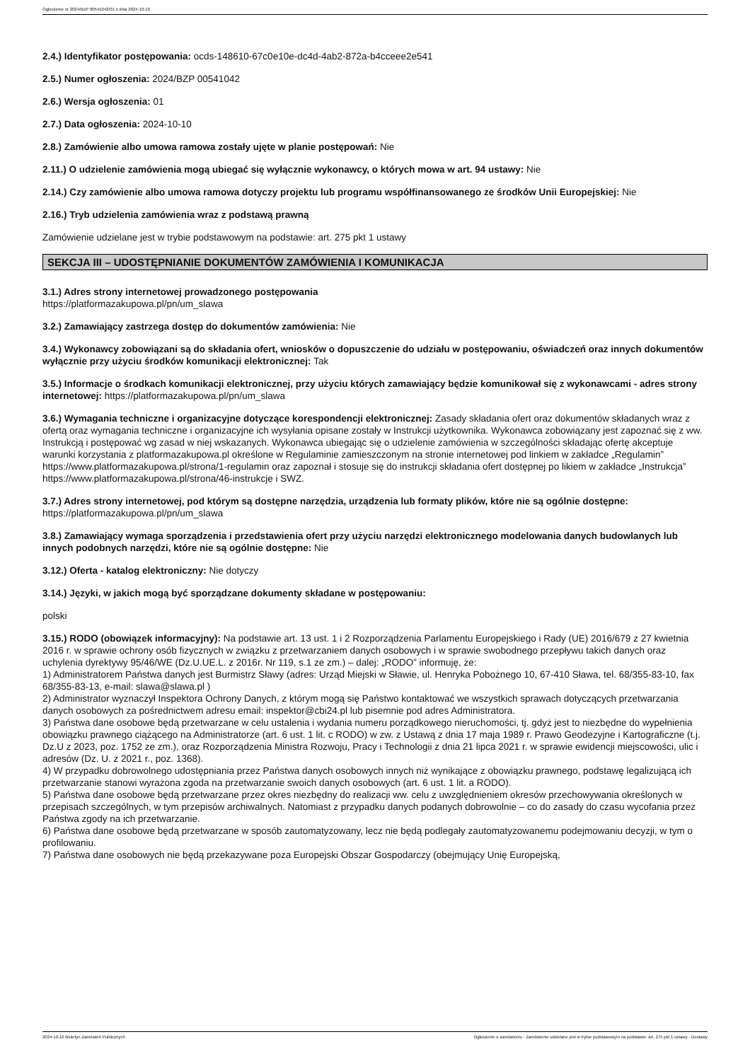Ogłoszenie nr 2024/BZP 00541042/01 z dnia 2024-10-10
2.4.) Identyfikator postępowania: ocds-148610-67c0e10e-dc4d-4ab2-872a-b4cceee2e541
2.5.) Numer ogłoszenia: 2024/BZP 00541042
2.6.) Wersja ogłoszenia: 01
2.7.) Data ogłoszenia: 2024-10-10
2.8.) Zamówienie albo umowa ramowa zostały ujęte w planie postępowań: Nie
2.11.) O udzielenie zamówienia mogą ubiegać się wyłącznie wykonawcy, o których mowa w art. 94 ustawy: Nie
2.14.) Czy zamówienie albo umowa ramowa dotyczy projektu lub programu współfinansowanego ze środków Unii Europejskiej: Nie
2.16.) Tryb udzielenia zamówienia wraz z podstawą prawną
Zamówienie udzielane jest w trybie podstawowym na podstawie: art. 275 pkt 1 ustawy
SEKCJA III – UDOSTĘPNIANIE DOKUMENTÓW ZAMÓWIENIA I KOMUNIKACJA
3.1.) Adres strony internetowej prowadzonego postępowania
https://platformazakupowa.pl/pn/um_slawa
3.2.) Zamawiający zastrzega dostęp do dokumentów zamówienia: Nie
3.4.) Wykonawcy zobowiązani są do składania ofert, wniosków o dopuszczenie do udziału w postępowaniu, oświadczeń oraz innych dokumentów wyłącznie przy użyciu środków komunikacji elektronicznej: Tak
3.5.) Informacje o środkach komunikacji elektronicznej, przy użyciu których zamawiający będzie komunikował się z wykonawcami - adres strony internetowej: https://platformazakupowa.pl/pn/um_slawa
3.6.) Wymagania techniczne i organizacyjne dotyczące korespondencji elektronicznej: Zasady składania ofert oraz dokumentów składanych wraz z ofertą oraz wymagania techniczne i organizacyjne ich wysyłania opisane zostały w Instrukcji użytkownika. Wykonawca zobowiązany jest zapoznać się z ww. Instrukcją i postępować wg zasad w niej wskazanych. Wykonawca ubiegając się o udzielenie zamówienia w szczególności składając ofertę akceptuje warunki korzystania z platformazakupowa.pl określone w Regulaminie zamieszczonym na stronie internetowej pod linkiem w zakładce „Regulamin” https://www.platformazakupowa.pl/strona/1-regulamin oraz zapoznał i stosuje się do instrukcji składania ofert dostępnej po likiem w zakładce „Instrukcja” https://www.platformazakupowa.pl/strona/46-instrukcje i SWZ.
3.7.) Adres strony internetowej, pod którym są dostępne narzędzia, urządzenia lub formaty plików, które nie są ogólnie dostępne: https://platformazakupowa.pl/pn/um_slawa
3.8.) Zamawiający wymaga sporządzenia i przedstawienia ofert przy użyciu narzędzi elektronicznego modelowania danych budowlanych lub innych podobnych narzędzi, które nie są ogólnie dostępne: Nie
3.12.) Oferta - katalog elektroniczny: Nie dotyczy
3.14.) Języki, w jakich mogą być sporządzane dokumenty składane w postępowaniu:
polski
3.15.) RODO (obowiązek informacyjny): Na podstawie art. 13 ust. 1 i 2 Rozporządzenia Parlamentu Europejskiego i Rady (UE) 2016/679 z 27 kwietnia 2016 r. w sprawie ochrony osób fizycznych w związku z przetwarzaniem danych osobowych i w sprawie swobodnego przepływu takich danych oraz uchylenia dyrektywy 95/46/WE (Dz.U.UE.L. z 2016r. Nr 119, s.1 ze zm.) – dalej: „RODO” informuję, że:
1) Administratorem Państwa danych jest Burmistrz Sławy (adres: Urząd Miejski w Sławie, ul. Henryka Pobożnego 10, 67-410 Sława, tel. 68/355-83-10, fax 68/355-83-13, e-mail: slawa@slawa.pl )
2) Administrator wyznaczył Inspektora Ochrony Danych, z którym mogą się Państwo kontaktować we wszystkich sprawach dotyczących przetwarzania danych osobowych za pośrednictwem adresu email: inspektor@cbi24.pl lub pisemnie pod adres Administratora.
3) Państwa dane osobowe będą przetwarzane w celu ustalenia i wydania numeru porządkowego nieruchomości, tj. gdyż jest to niezbędne do wypełnienia obowiązku prawnego ciążącego na Administratorze (art. 6 ust. 1 lit. c RODO) w zw. z Ustawą z dnia 17 maja 1989 r. Prawo Geodezyjne i Kartograficzne (t.j. Dz.U z 2023, poz. 1752 ze zm.), oraz Rozporządzenia Ministra Rozwoju, Pracy i Technologii z dnia 21 lipca 2021 r. w sprawie ewidencji miejscowości, ulic i adresów (Dz. U. z 2021 r., poz. 1368).
4) W przypadku dobrowolnego udostępniania przez Państwa danych osobowych innych niż wynikające z obowiązku prawnego, podstawę legalizującą ich przetwarzanie stanowi wyrażona zgoda na przetwarzanie swoich danych osobowych (art. 6 ust. 1 lit. a RODO).
5) Państwa dane osobowe będą przetwarzane przez okres niezbędny do realizacji ww. celu z uwzględnieniem okresów przechowywania określonych w przepisach szczególnych, w tym przepisów archiwalnych. Natomiast z przypadku danych podanych dobrowolnie – co do zasady do czasu wycofania przez Państwa zgody na ich przetwarzanie.
6) Państwa dane osobowe będą przetwarzane w sposób zautomatyzowany, lecz nie będą podlegały zautomatyzowanemu podejmowaniu decyzji, w tym o profilowaniu.
7) Państwa dane osobowych nie będą przekazywane poza Europejski Obszar Gospodarczy (obejmujący Unię Europejską,
2024-10-10 Biuletyn Zamówień Publicznych Ogłoszenie o zamówieniu - Zamówienie udzielane jest w trybie podstawowym na podstawie: art. 275 pkt 1 ustawy - Dostawy